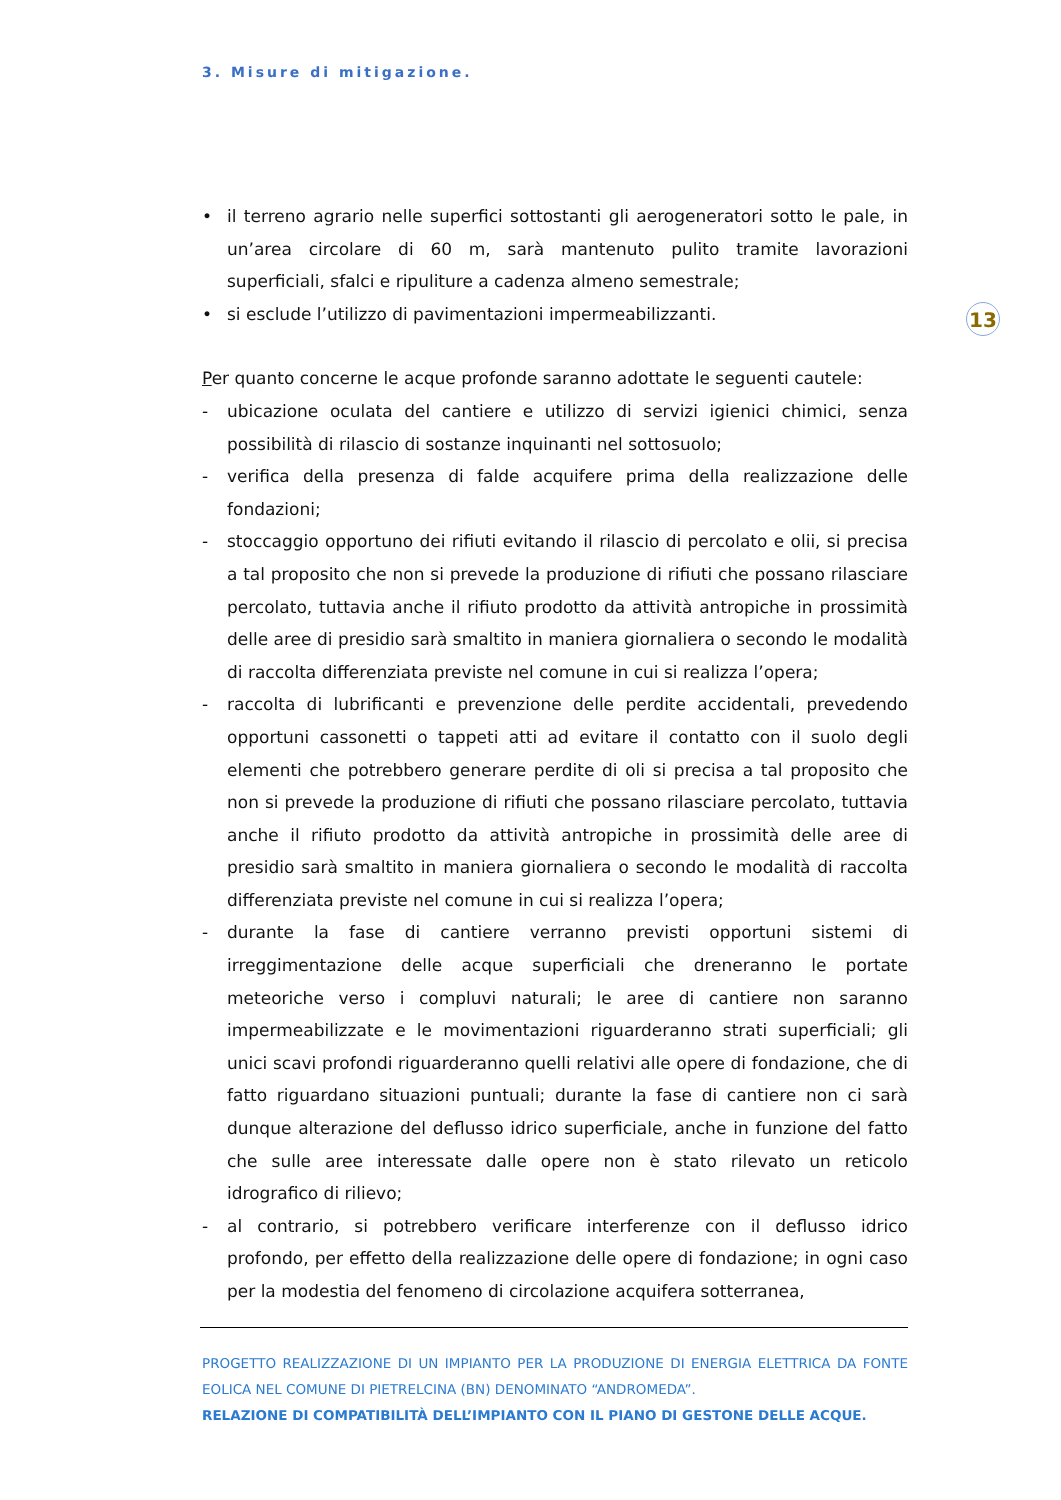3. Misure di mitigazione.
13
• il terreno agrario nelle superfici sottostanti gli aerogeneratori sotto le pale, in un’area circolare di 60 m, sarà mantenuto pulito tramite lavorazioni superficiali, sfalci e ripuliture a cadenza almeno semestrale;
• si esclude l’utilizzo di pavimentazioni impermeabilizzanti.
Per quanto concerne le acque profonde saranno adottate le seguenti cautele:
- ubicazione oculata del cantiere e utilizzo di servizi igienici chimici, senza possibilità di rilascio di sostanze inquinanti nel sottosuolo;
- verifica della presenza di falde acquifere prima della realizzazione delle fondazioni;
- stoccaggio opportuno dei rifiuti evitando il rilascio di percolato e olii, si precisa a tal proposito che non si prevede la produzione di rifiuti che possano rilasciare percolato, tuttavia anche il rifiuto prodotto da attività antropiche in prossimità delle aree di presidio sarà smaltito in maniera giornaliera o secondo le modalità di raccolta differenziata previste nel comune in cui si realizza l’opera;
- raccolta di lubrificanti e prevenzione delle perdite accidentali, prevedendo opportuni cassonetti o tappeti atti ad evitare il contatto con il suolo degli elementi che potrebbero generare perdite di oli si precisa a tal proposito che non si prevede la produzione di rifiuti che possano rilasciare percolato, tuttavia anche il rifiuto prodotto da attività antropiche in prossimità delle aree di presidio sarà smaltito in maniera giornaliera o secondo le modalità di raccolta differenziata previste nel comune in cui si realizza l’opera;
- durante la fase di cantiere verranno previsti opportuni sistemi di irreggimentazione delle acque superficiali che dreneranno le portate meteoriche verso i compluvi naturali; le aree di cantiere non saranno impermeabilizzate e le movimentazioni riguarderanno strati superficiali; gli unici scavi profondi riguarderanno quelli relativi alle opere di fondazione, che di fatto riguardano situazioni puntuali; durante la fase di cantiere non ci sarà dunque alterazione del deflusso idrico superficiale, anche in funzione del fatto che sulle aree interessate dalle opere non è stato rilevato un reticolo idrografico di rilievo;
- al contrario, si potrebbero verificare interferenze con il deflusso idrico profondo, per effetto della realizzazione delle opere di fondazione; in ogni caso per la modestia del fenomeno di circolazione acquifera sotterranea,
PROGETTO REALIZZAZIONE DI UN IMPIANTO PER LA PRODUZIONE DI ENERGIA ELETTRICA DA FONTE EOLICA NEL COMUNE DI PIETRELCINA (BN) DENOMINATO “ANDROMEDA”.
RELAZIONE DI COMPATIBILITÀ DELL’IMPIANTO CON IL PIANO DI GESTONE DELLE ACQUE.